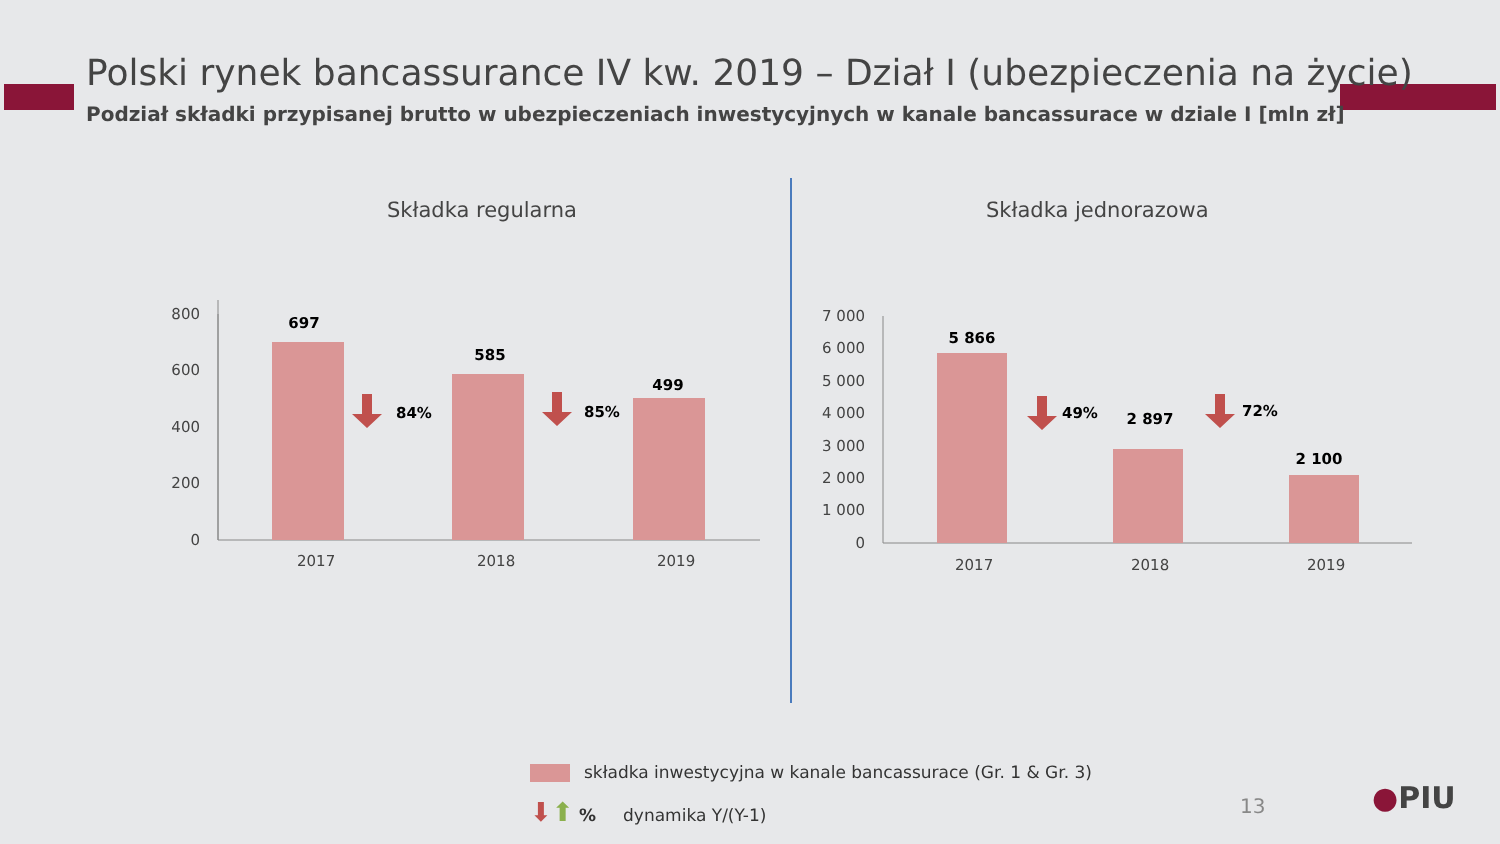Polski rynek bancassurance IV kw. 2019 – Dział I (ubezpieczenia na życie)
Podział składki przypisanej brutto w ubezpieczeniach inwestycyjnych w kanale bancassurace w dziale I [mln zł]
Składka regularna Składka jednorazowa
800
600
400
200
0
697
585
499
2017
2018
2019
84%
85%
7 000
6 000
5 000
4 000
3 000
2 000
1 000
0
5 866
2 897
2 100
2017
2018
2019
49%
72%
składka inwestycyjna w kanale bancassurace (Gr. 1 & Gr. 3)
⬇⬆ % dynamika Y/(Y-1)
13 ●PIU